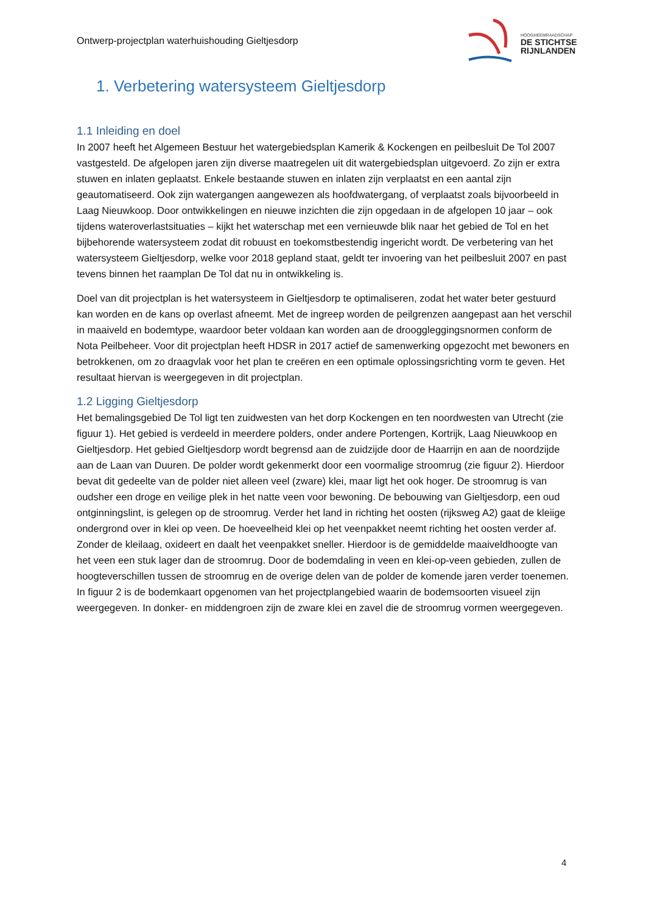Ontwerp-projectplan waterhuishouding Gieltjesdorp
HOOGHEEMRAADSCHAP
DE STICHTSE
RIJNLANDEN
1. Verbetering watersysteem Gieltjesdorp
1.1 Inleiding en doel
In 2007 heeft het Algemeen Bestuur het watergebiedsplan Kamerik & Kockengen en peilbesluit De Tol 2007 vastgesteld. De afgelopen jaren zijn diverse maatregelen uit dit watergebiedsplan uitgevoerd. Zo zijn er extra stuwen en inlaten geplaatst. Enkele bestaande stuwen en inlaten zijn verplaatst en een aantal zijn geautomatiseerd. Ook zijn watergangen aangewezen als hoofdwatergang, of verplaatst zoals bijvoorbeeld in Laag Nieuwkoop. Door ontwikkelingen en nieuwe inzichten die zijn opgedaan in de afgelopen 10 jaar – ook tijdens wateroverlastsituaties – kijkt het waterschap met een vernieuwde blik naar het gebied de Tol en het bijbehorende watersysteem zodat dit robuust en toekomstbestendig ingericht wordt. De verbetering van het watersysteem Gieltjesdorp, welke voor 2018 gepland staat, geldt ter invoering van het peilbesluit 2007 en past tevens binnen het raamplan De Tol dat nu in ontwikkeling is.
Doel van dit projectplan is het watersysteem in Gieltjesdorp te optimaliseren, zodat het water beter gestuurd kan worden en de kans op overlast afneemt. Met de ingreep worden de peilgrenzen aangepast aan het verschil in maaiveld en bodemtype, waardoor beter voldaan kan worden aan de drooggleggingsnormen conform de Nota Peilbeheer. Voor dit projectplan heeft HDSR in 2017 actief de samenwerking opgezocht met bewoners en betrokkenen, om zo draagvlak voor het plan te creëren en een optimale oplossingsrichting vorm te geven. Het resultaat hiervan is weergegeven in dit projectplan.
1.2 Ligging Gieltjesdorp
Het bemalingsgebied De Tol ligt ten zuidwesten van het dorp Kockengen en ten noordwesten van Utrecht (zie figuur 1). Het gebied is verdeeld in meerdere polders, onder andere Portengen, Kortrijk, Laag Nieuwkoop en Gieltjesdorp. Het gebied Gieltjesdorp wordt begrensd aan de zuidzijde door de Haarrijn en aan de noordzijde aan de Laan van Duuren. De polder wordt gekenmerkt door een voormalige stroomrug (zie figuur 2). Hierdoor bevat dit gedeelte van de polder niet alleen veel (zware) klei, maar ligt het ook hoger. De stroomrug is van oudsher een droge en veilige plek in het natte veen voor bewoning. De bebouwing van Gieltjesdorp, een oud ontginningslint, is gelegen op de stroomrug. Verder het land in richting het oosten (rijksweg A2) gaat de kleiige ondergrond over in klei op veen. De hoeveelheid klei op het veenpakket neemt richting het oosten verder af. Zonder de kleilaag, oxideert en daalt het veenpakket sneller. Hierdoor is de gemiddelde maaiveldhoogte van het veen een stuk lager dan de stroomrug. Door de bodemdaling in veen en klei-op-veen gebieden, zullen de hoogteverschillen tussen de stroomrug en de overige delen van de polder de komende jaren verder toenemen. In figuur 2 is de bodemkaart opgenomen van het projectplangebied waarin de bodemsoorten visueel zijn weergegeven. In donker- en middengroen zijn de zware klei en zavel die de stroomrug vormen weergegeven.
4